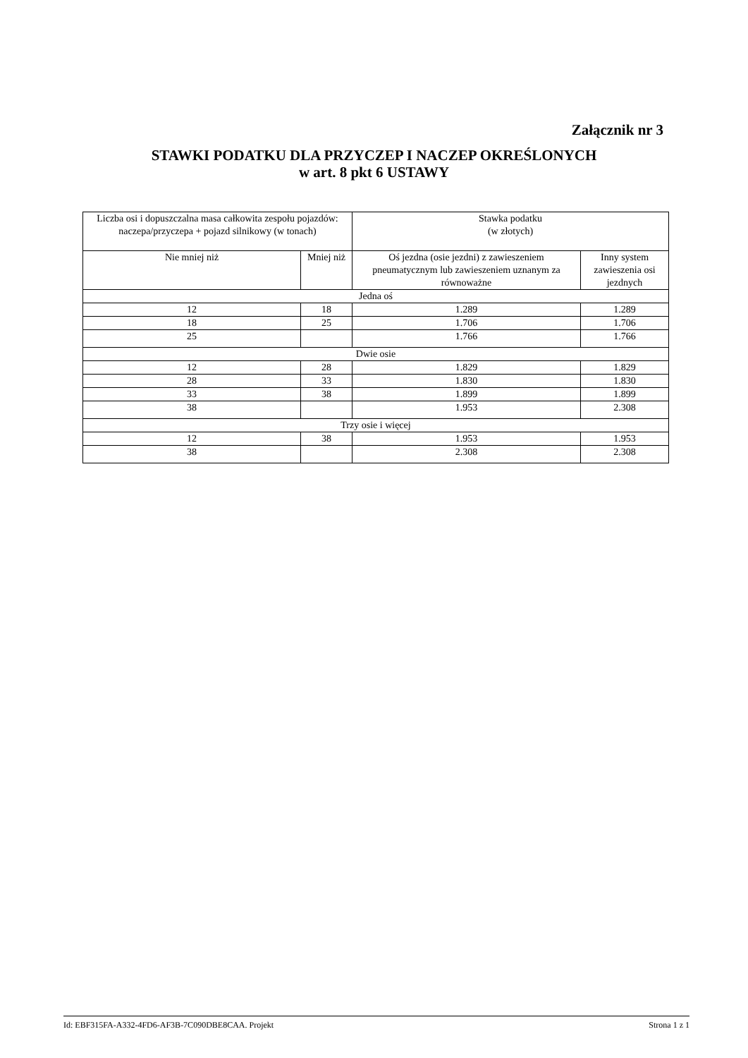Załącznik nr 3
STAWKI PODATKU DLA PRZYCZEP I NACZEP OKREŚLONYCH
w art. 8 pkt 6 USTAWY
| Liczba osi i dopuszczalna masa całkowita zespołu pojazdów: naczepa/przyczepa + pojazd silnikowy (w tonach) | | Stawka podatku (w złotych) | |
| --- | --- | --- | --- |
| Nie mniej niż | Mniej niż | Oś jezdna (osie jezdni) z zawieszeniem pneumatycznym lub zawieszeniem uznanym za równoważne | Inny system zawieszenia osi jezdnych |
| Jedna oś | | | |
| 12 | 18 | 1.289 | 1.289 |
| 18 | 25 | 1.706 | 1.706 |
| 25 | | 1.766 | 1.766 |
| Dwie osie | | | |
| 12 | 28 | 1.829 | 1.829 |
| 28 | 33 | 1.830 | 1.830 |
| 33 | 38 | 1.899 | 1.899 |
| 38 | | 1.953 | 2.308 |
| Trzy osie i więcej | | | |
| 12 | 38 | 1.953 | 1.953 |
| 38 | | 2.308 | 2.308 |
Id: EBF315FA-A332-4FD6-AF3B-7C090DBE8CAA. Projekt Strona 1 z 1